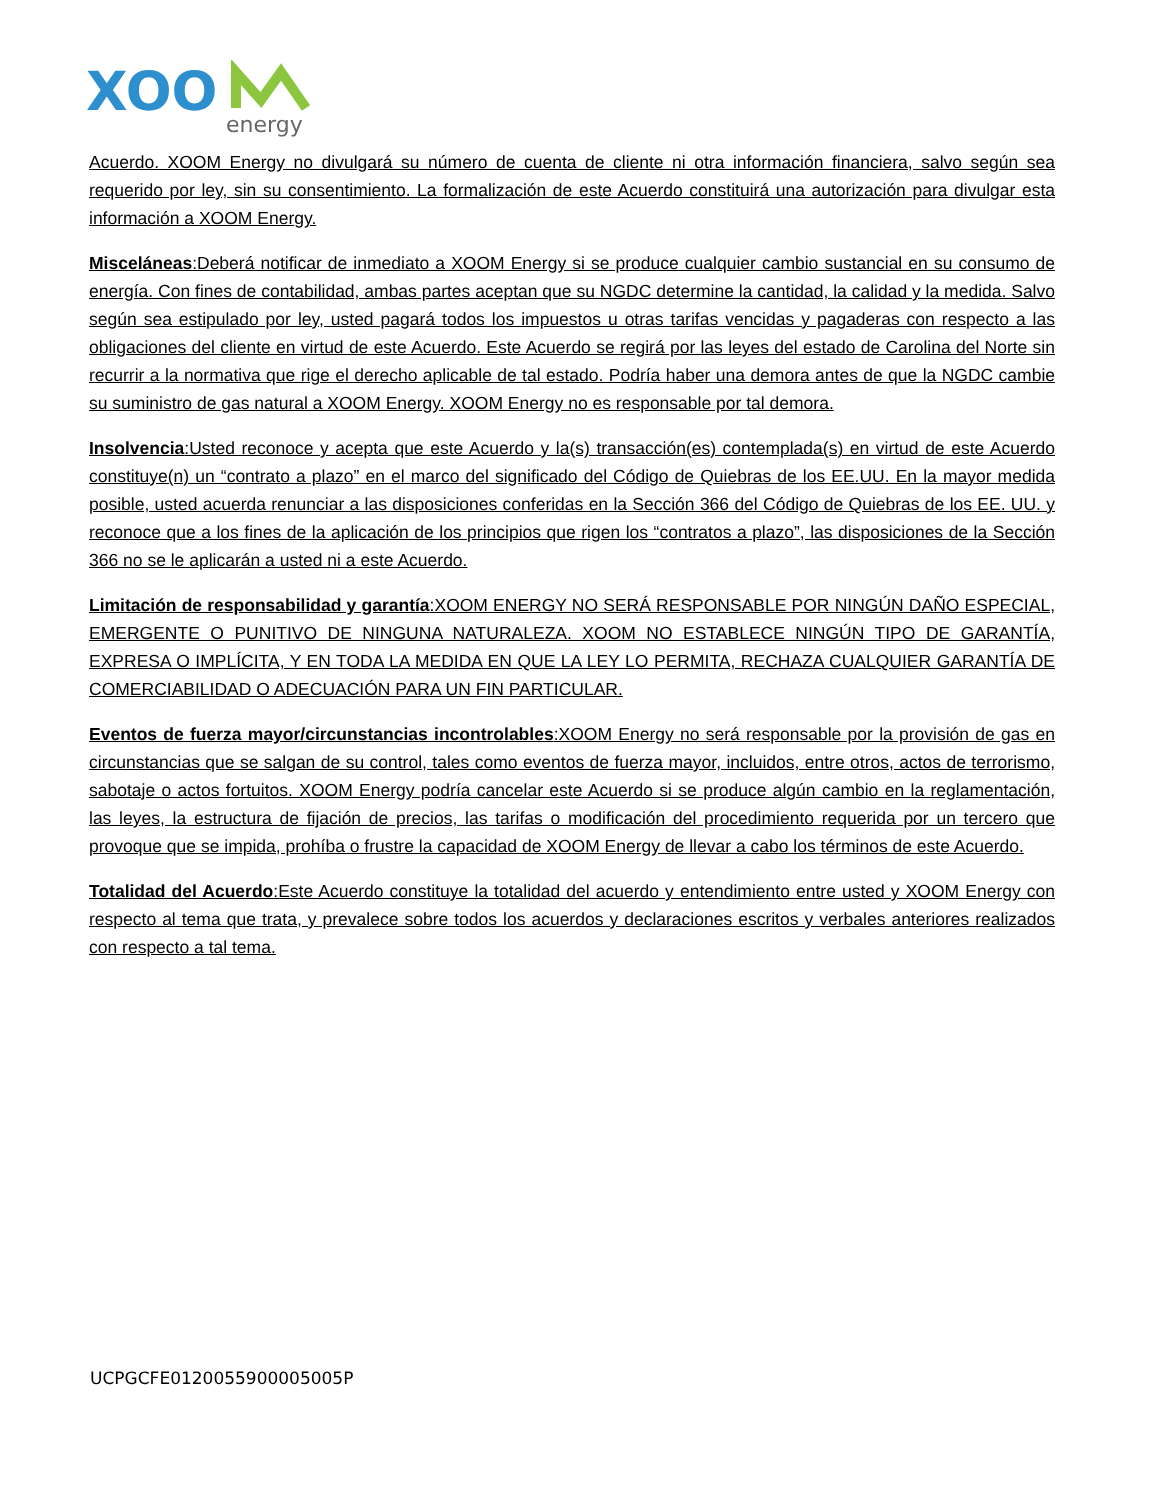XOO
energy
Acuerdo. XOOM Energy no divulgará su número de cuenta de cliente ni otra información financiera, salvo según sea requerido por ley, sin su consentimiento. La formalización de este Acuerdo constituirá una autorización para divulgar esta información a XOOM Energy.
Misceláneas:Deberá notificar de inmediato a XOOM Energy si se produce cualquier cambio sustancial en su consumo de energía. Con fines de contabilidad, ambas partes aceptan que su NGDC determine la cantidad, la calidad y la medida. Salvo según sea estipulado por ley, usted pagará todos los impuestos u otras tarifas vencidas y pagaderas con respecto a las obligaciones del cliente en virtud de este Acuerdo. Este Acuerdo se regirá por las leyes del estado de Carolina del Norte sin recurrir a la normativa que rige el derecho aplicable de tal estado. Podría haber una demora antes de que la NGDC cambie su suministro de gas natural a XOOM Energy. XOOM Energy no es responsable por tal demora.
Insolvencia:Usted reconoce y acepta que este Acuerdo y la(s) transacción(es) contemplada(s) en virtud de este Acuerdo constituye(n) un “contrato a plazo” en el marco del significado del Código de Quiebras de los EE.UU. En la mayor medida posible, usted acuerda renunciar a las disposiciones conferidas en la Sección 366 del Código de Quiebras de los EE. UU. y reconoce que a los fines de la aplicación de los principios que rigen los “contratos a plazo”, las disposiciones de la Sección 366 no se le aplicarán a usted ni a este Acuerdo.
Limitación de responsabilidad y garantía:XOOM ENERGY NO SERÁ RESPONSABLE POR NINGÚN DAÑO ESPECIAL, EMERGENTE O PUNITIVO DE NINGUNA NATURALEZA. XOOM NO ESTABLECE NINGÚN TIPO DE GARANTÍA, EXPRESA O IMPLÍCITA, Y EN TODA LA MEDIDA EN QUE LA LEY LO PERMITA, RECHAZA CUALQUIER GARANTÍA DE COMERCIABILIDAD O ADECUACIÓN PARA UN FIN PARTICULAR.
Eventos de fuerza mayor/circunstancias incontrolables:XOOM Energy no será responsable por la provisión de gas en circunstancias que se salgan de su control, tales como eventos de fuerza mayor, incluidos, entre otros, actos de terrorismo, sabotaje o actos fortuitos. XOOM Energy podría cancelar este Acuerdo si se produce algún cambio en la reglamentación, las leyes, la estructura de fijación de precios, las tarifas o modificación del procedimiento requerida por un tercero que provoque que se impida, prohíba o frustre la capacidad de XOOM Energy de llevar a cabo los términos de este Acuerdo.
Totalidad del Acuerdo:Este Acuerdo constituye la totalidad del acuerdo y entendimiento entre usted y XOOM Energy con respecto al tema que trata, y prevalece sobre todos los acuerdos y declaraciones escritos y verbales anteriores realizados con respecto a tal tema.
UCPGCFE0120055900005005P